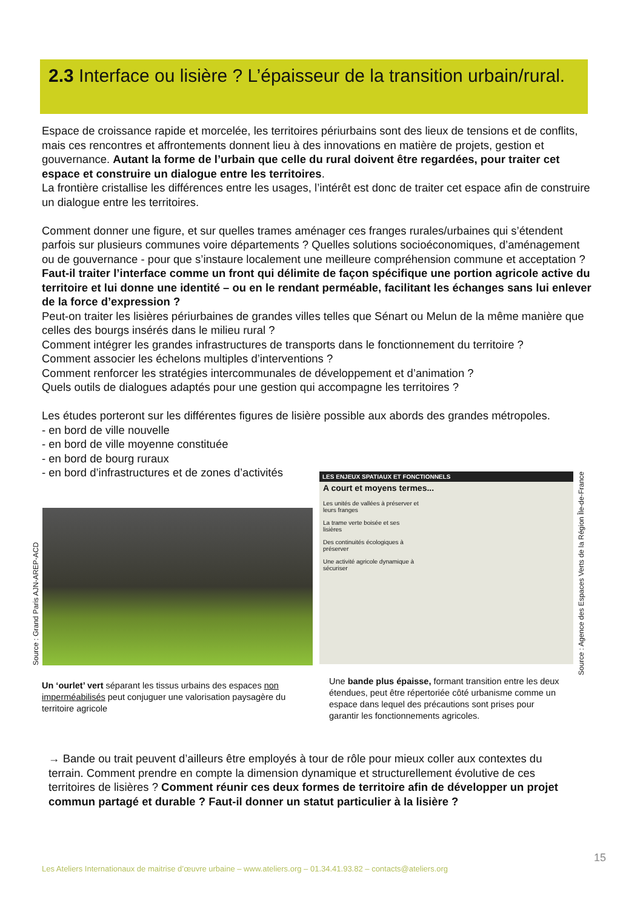2.3 Interface ou lisière ? L’épaisseur de la transition urbain/rural.
Espace de croissance rapide et morcelée, les territoires périurbains sont des lieux de tensions et de conflits, mais ces rencontres et affrontements donnent lieu à des innovations en matière de projets, gestion et gouvernance. Autant la forme de l’urbain que celle du rural doivent être regardées, pour traiter cet espace et construire un dialogue entre les territoires.
La frontière cristallise les différences entre les usages, l’intérêt est donc de traiter cet espace afin de construire un dialogue entre les territoires.
Comment donner une figure, et sur quelles trames aménager ces franges rurales/urbaines qui s’étendent parfois sur plusieurs communes voire départements ? Quelles solutions socioéconomiques, d’aménagement ou de gouvernance - pour que s’instaure localement une meilleure compréhension commune et acceptation ?
Faut-il traiter l’interface comme un front qui délimite de façon spécifique une portion agricole active du territoire et lui donne une identité – ou en le rendant perméable, facilitant les échanges sans lui enlever de la force d’expression ?
Peut-on traiter les lisières périurbaines de grandes villes telles que Sénart ou Melun de la même manière que celles des bourgs insérés dans le milieu rural ?
Comment intégrer les grandes infrastructures de transports dans le fonctionnement du territoire ?
Comment associer les échelons multiples d’interventions ?
Comment renforcer les stratégies intercommunales de développement et d’animation ?
Quels outils de dialogues adaptés pour une gestion qui accompagne les territoires ?
Les études porteront sur les différentes figures de lisière possible aux abords des grandes métropoles.
- en bord de ville nouvelle
- en bord de ville moyenne constituée
- en bord de bourg ruraux
- en bord d’infrastructures et de zones d’activités
Source : Grand Paris AJN-AREP-ACD
LES ENJEUX SPATIAUX ET FONCTIONNELS
A court et moyens termes...
Les unités de vallées à préserver et leurs franges
La trame verte boisée et ses lisières
Des continuités écologiques à préserver
Une activité agricole dynamique à sécuriser
Source : Agence des Espaces Verts de la Région Île-de-France
Un ‘ourlet’ vert séparant les tissus urbains des espaces non imperméabilisés peut conjuguer une valorisation paysagère du territoire agricole
Une bande plus épaisse, formant transition entre les deux étendues, peut être répertoriée côté urbanisme comme un espace dans lequel des précautions sont prises pour garantir les fonctionnements agricoles.
→ Bande ou trait peuvent d’ailleurs être employés à tour de rôle pour mieux coller aux contextes du terrain. Comment prendre en compte la dimension dynamique et structurellement évolutive de ces territoires de lisières ? Comment réunir ces deux formes de territoire afin de développer un projet commun partagé et durable ? Faut-il donner un statut particulier à la lisière ?
15
Les Ateliers Internationaux de maitrise d’œuvre urbaine – www.ateliers.org – 01.34.41.93.82 – contacts@ateliers.org